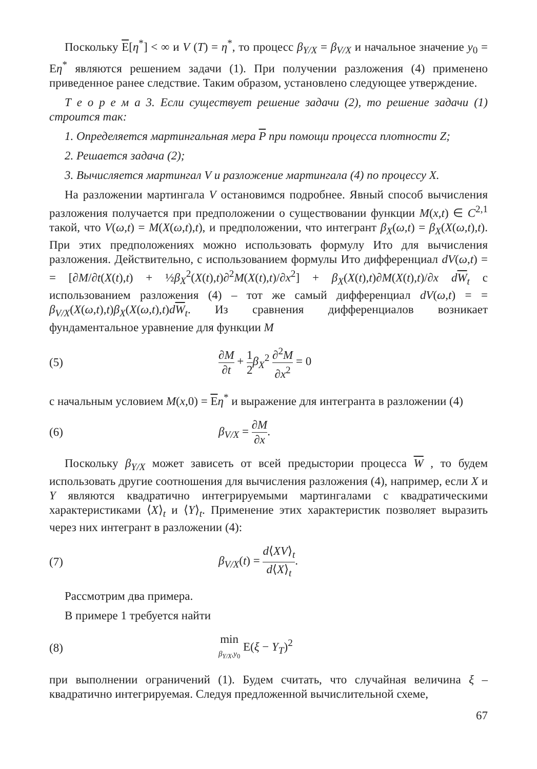Поскольку E[η<sup>*</sup>] < ∞ и V (T) = η<sup>*</sup>, то процесс β<sub>Y/X</sub> = β<sub>V/X</sub> и начальное значение y<sub>0</sub> = Eη<sup>*</sup> являются решением задачи (1). При получении разложения (4) применено приведенное ранее следствие. Таким образом, установлено следующее утверждение.
Т е о р е м а 3. Если существует решение задачи (2), то решение задачи (1) строится так:
1. Определяется мартингальная мера P при помощи процесса плотности Z;
2. Решается задача (2);
3. Вычисляется мартингал V и разложение мартингала (4) по процессу X.
На разложении мартингала V остановимся подробнее. Явный способ вычисления разложения получается при предположении о существовании функции M(x,t) ∈ C<sup>2,1</sup> такой, что V(ω,t) = M(X(ω,t),t), и предположении, что интегрант β<sub>X</sub>(ω,t) = β<sub>X</sub>(X(ω,t),t). При этих предположениях можно использовать формулу Ито для вычисления разложения. Действительно, с использованием формулы Ито дифференциал dV(ω,t) = = [∂M/∂t(X(t),t) + ½β<sub>X</sub><sup>2</sup>(X(t),t)∂<sup>2</sup>M(X(t),t)/∂x<sup>2</sup>] + β<sub>X</sub>(X(t),t)∂M(X(t),t)/∂x dW<sub>t</sub> с использованием разложения (4) – тот же самый дифференциал dV(ω,t) = = β<sub>V/X</sub>(X(ω,t),t)β<sub>X</sub>(X(ω,t),t)dW<sub>t</sub>. Из сравнения дифференциалов возникает фундаментальное уравнение для функции M
(5) ∂M ∂t + 1 2 β<sub>X</sub><sup>2</sup> ∂<sup>2</sup>M ∂x<sup>2</sup> = 0
с начальным условием M(x,0) = Eη<sup>*</sup> и выражение для интегранта в разложении (4)
(6) β<sub>V/X</sub> = ∂M ∂x.
Поскольку β<sub>Y/X</sub> может зависеть от всей предыстории процесса W , то будем использовать другие соотношения для вычисления разложения (4), например, если X и Y являются квадратично интегрируемыми мартингалами с квадратическими характеристиками ⟨X⟩<sub>t</sub> и ⟨Y⟩<sub>t</sub>. Применение этих характеристик позволяет выразить через них интегрант в разложении (4):
(7) β<sub>V/X</sub>(t) = d⟨XV⟩<sub>t</sub> d⟨X⟩<sub>t</sub>.
Рассмотрим два примера.
В примере 1 требуется найти
(8) min β<sub>Y/X</sub>,y<sub>0</sub> E(ξ − Y<sub>T</sub>)<sup>2</sup>
при выполнении ограничений (1). Будем считать, что случайная величина ξ – квадратично интегрируемая. Следуя предложенной вычислительной схеме,
67